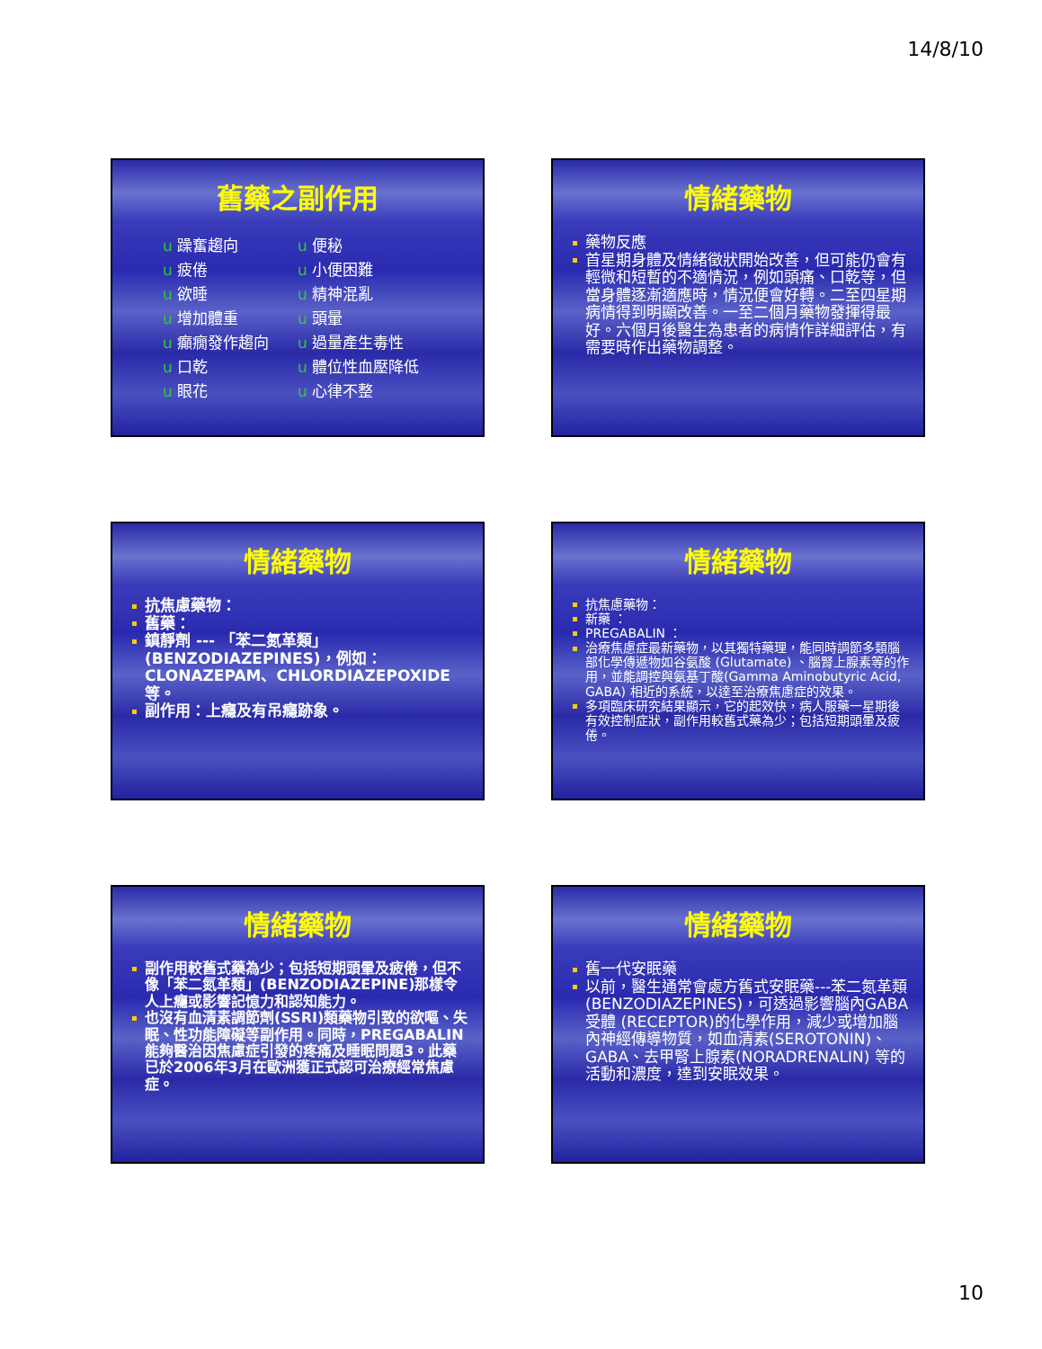14/8/10
舊藥之副作用
u 躁奮趨向
u 疲倦
u 欲睡
u 增加體重
u 癲癇發作趨向
u 口乾
u 眼花
u 便秘
u 小便困難
u 精神混亂
u 頭暈
u 過量產生毒性
u 體位性血壓降低
u 心律不整
情緒藥物
藥物反應
首星期身體及情緒徵狀開始改善，但可能仍會有輕微和短暫的不適情況，例如頭痛、口乾等，但當身體逐漸適應時，情況便會好轉。二至四星期病情得到明顯改善。一至二個月藥物發揮得最好。六個月後醫生為患者的病情作詳細評估，有需要時作出藥物調整。
情緒藥物
抗焦慮藥物：
舊藥：
鎮靜劑 --- 「苯二氮革類」(BENZODIAZEPINES)，例如：CLONAZEPAM、CHLORDIAZEPOXIDE等。
副作用：上癮及有吊癮跡象。
情緒藥物
抗焦慮藥物：
新藥 ：
PREGABALIN ：
治療焦慮症最新藥物，以其獨特藥理，能同時調節多類腦部化學傳遞物如谷氨酸 (Glutamate) 、腦腎上腺素等的作用，並能調控與氨基丁酸(Gamma Aminobutyric Acid, GABA) 相近的系統，以達至治療焦慮症的效果。
多項臨床研究結果顯示，它的起效快，病人服藥一星期後有效控制症狀，副作用較舊式藥為少；包括短期頭暈及疲倦。
情緒藥物
副作用較舊式藥為少；包括短期頭暈及疲倦，但不像「苯二氮革類」(BENZODIAZEPINE)那樣令人上癮或影響記憶力和認知能力。
也沒有血清素調節劑(SSRI)類藥物引致的欲嘔、失眠、性功能障礙等副作用。同時，PREGABALIN能夠醫治因焦慮症引發的疼痛及睡眠問題3。此藥已於2006年3月在歐洲獲正式認可治療經常焦慮症。
情緒藥物
舊一代安眠藥
以前，醫生通常會處方舊式安眠藥---苯二氮革類 (BENZODIAZEPINES)，可透過影響腦內GABA受體 (RECEPTOR)的化學作用，減少或增加腦內神經傳導物質，如血清素(SEROTONIN)、GABA、去甲腎上腺素(NORADRENALIN) 等的活動和濃度，達到安眠效果。
10